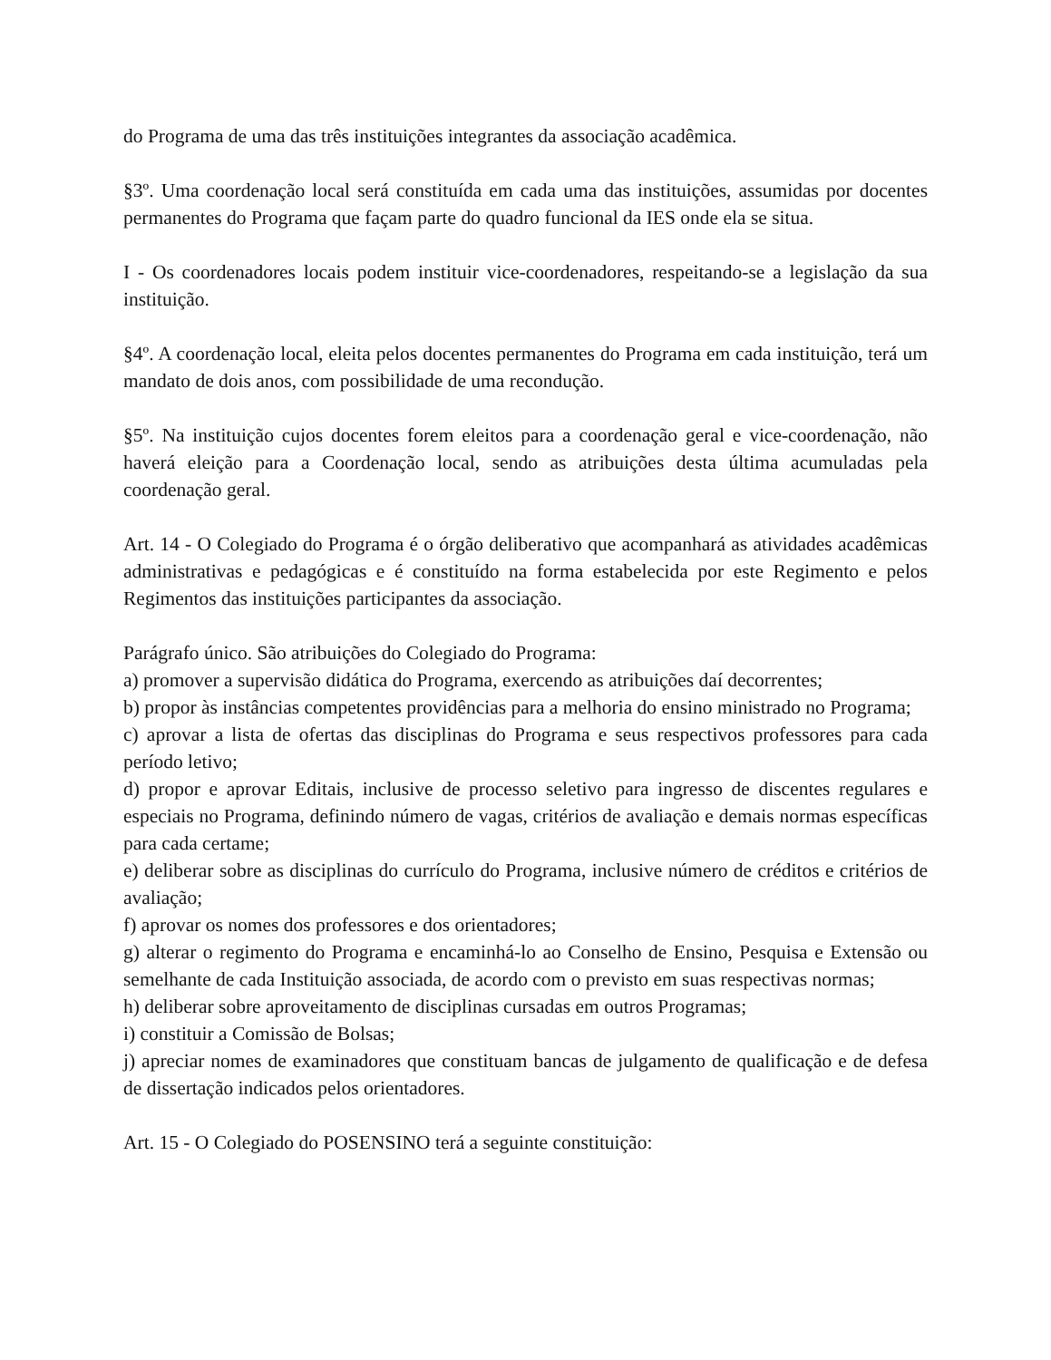do Programa de uma das três instituições integrantes da associação acadêmica.
§3º. Uma coordenação local será constituída em cada uma das instituições, assumidas por docentes permanentes do Programa que façam parte do quadro funcional da IES onde ela se situa.
I - Os coordenadores locais podem instituir vice-coordenadores, respeitando-se a legislação da sua instituição.
§4º. A coordenação local, eleita pelos docentes permanentes do Programa em cada instituição, terá um mandato de dois anos, com possibilidade de uma recondução.
§5º. Na instituição cujos docentes forem eleitos para a coordenação geral e vice-coordenação, não haverá eleição para a Coordenação local, sendo as atribuições desta última acumuladas pela coordenação geral.
Art. 14 - O Colegiado do Programa é o órgão deliberativo que acompanhará as atividades acadêmicas administrativas e pedagógicas e é constituído na forma estabelecida por este Regimento e pelos Regimentos das instituições participantes da associação.
Parágrafo único. São atribuições do Colegiado do Programa:
a) promover a supervisão didática do Programa, exercendo as atribuições daí decorrentes;
b) propor às instâncias competentes providências para a melhoria do ensino ministrado no Programa;
c) aprovar a lista de ofertas das disciplinas do Programa e seus respectivos professores para cada período letivo;
d) propor e aprovar Editais, inclusive de processo seletivo para ingresso de discentes regulares e especiais no Programa, definindo número de vagas, critérios de avaliação e demais normas específicas para cada certame;
e) deliberar sobre as disciplinas do currículo do Programa, inclusive número de créditos e critérios de avaliação;
f) aprovar os nomes dos professores e dos orientadores;
g) alterar o regimento do Programa e encaminhá-lo ao Conselho de Ensino, Pesquisa e Extensão ou semelhante de cada Instituição associada, de acordo com o previsto em suas respectivas normas;
h) deliberar sobre aproveitamento de disciplinas cursadas em outros Programas;
i) constituir a Comissão de Bolsas;
j) apreciar nomes de examinadores que constituam bancas de julgamento de qualificação e de defesa de dissertação indicados pelos orientadores.
Art. 15 - O Colegiado do POSENSINO terá a seguinte constituição: